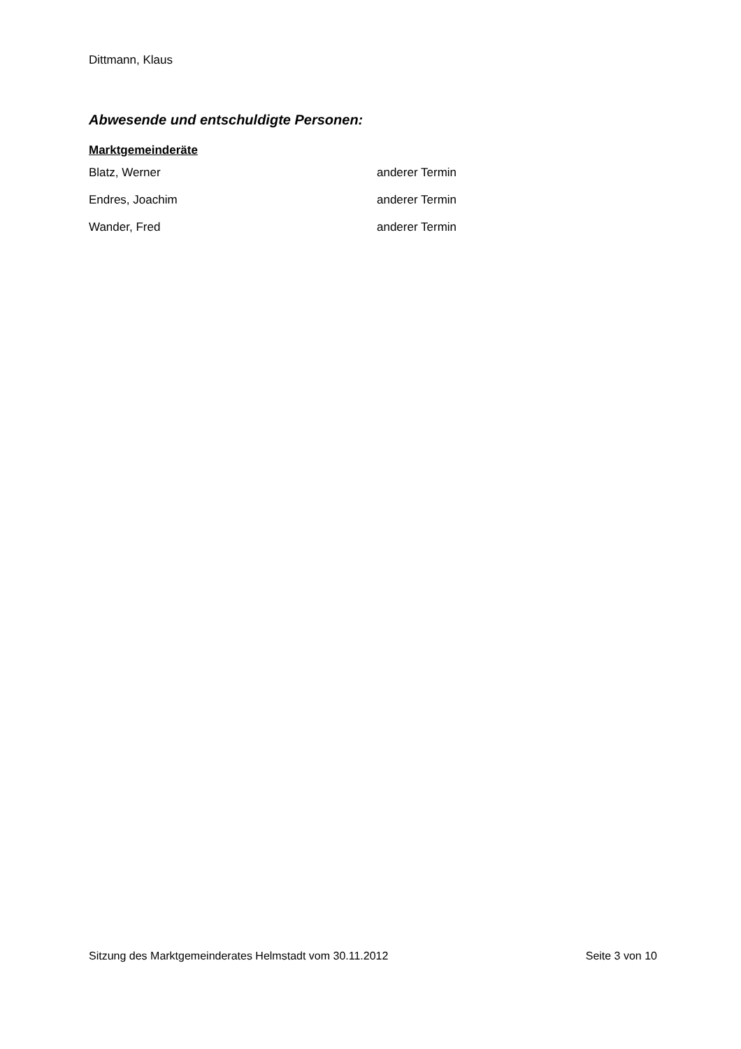Dittmann, Klaus
Abwesende und entschuldigte Personen:
Marktgemeinderäte
Blatz, Werner anderer Termin
Endres, Joachim anderer Termin
Wander, Fred anderer Termin
Sitzung des Marktgemeinderates Helmstadt vom 30.11.2012 Seite 3 von 10